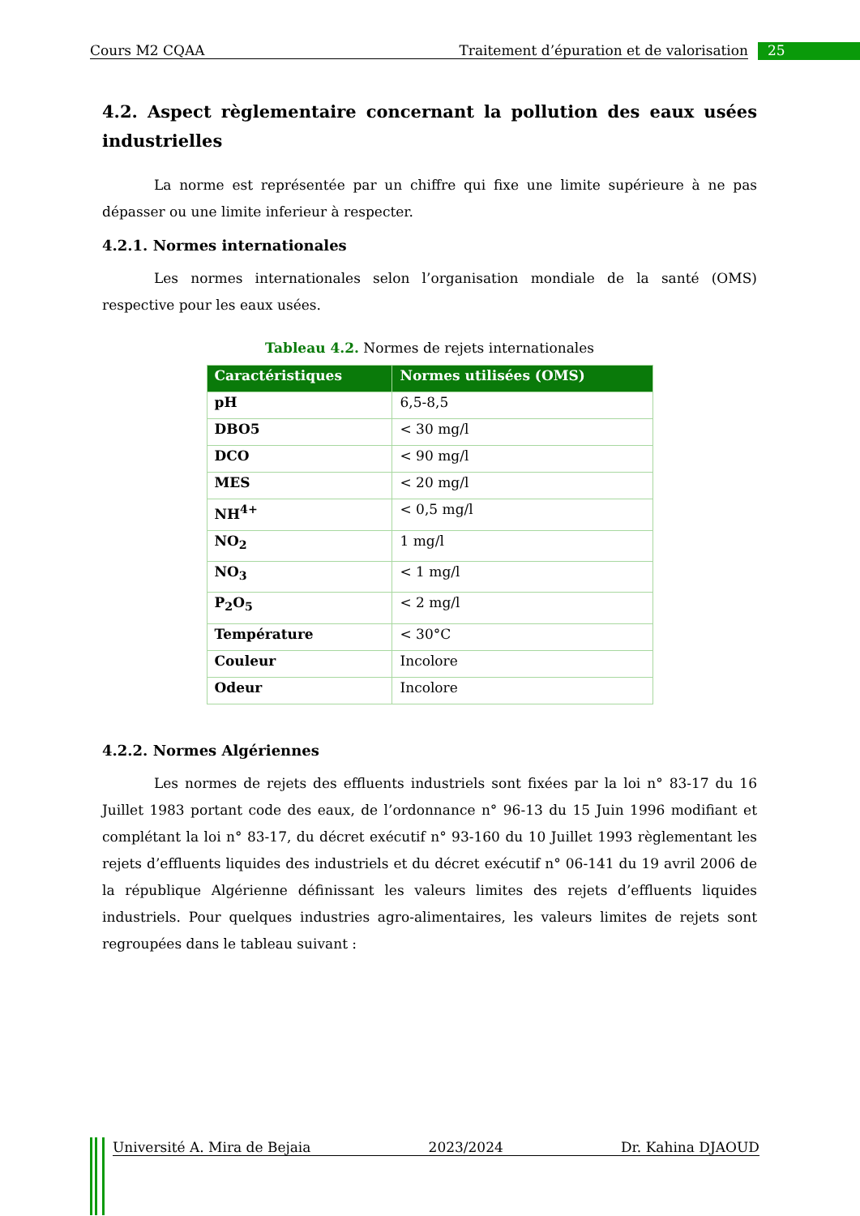Cours M2 CQAA Traitement d’épuration et de valorisation 25
4.2. Aspect règlementaire concernant la pollution des eaux usées industrielles
La norme est représentée par un chiffre qui fixe une limite supérieure à ne pas dépasser ou une limite inferieur à respecter.
4.2.1. Normes internationales
Les normes internationales selon l’organisation mondiale de la santé (OMS) respective pour les eaux usées.
Tableau 4.2. Normes de rejets internationales
| Caractéristiques | Normes utilisées (OMS) |
| --- | --- |
| pH | 6,5-8,5 |
| DBO5 | < 30 mg/l |
| DCO | < 90 mg/l |
| MES | < 20 mg/l |
| NH<sup>4+</sup> | < 0,5 mg/l |
| NO<sub>2</sub> | 1 mg/l |
| NO<sub>3</sub> | < 1 mg/l |
| P<sub>2</sub>O<sub>5</sub> | < 2 mg/l |
| Température | < 30°C |
| Couleur | Incolore |
| Odeur | Incolore |
4.2.2. Normes Algériennes
Les normes de rejets des effluents industriels sont fixées par la loi n° 83-17 du 16 Juillet 1983 portant code des eaux, de l’ordonnance n° 96-13 du 15 Juin 1996 modifiant et complétant la loi n° 83-17, du décret exécutif n° 93-160 du 10 Juillet 1993 règlementant les rejets d’effluents liquides des industriels et du décret exécutif n° 06-141 du 19 avril 2006 de la république Algérienne définissant les valeurs limites des rejets d’effluents liquides industriels. Pour quelques industries agro-alimentaires, les valeurs limites de rejets sont regroupées dans le tableau suivant :
Université A. Mira de Bejaia 2023/2024 Dr. Kahina DJAOUD